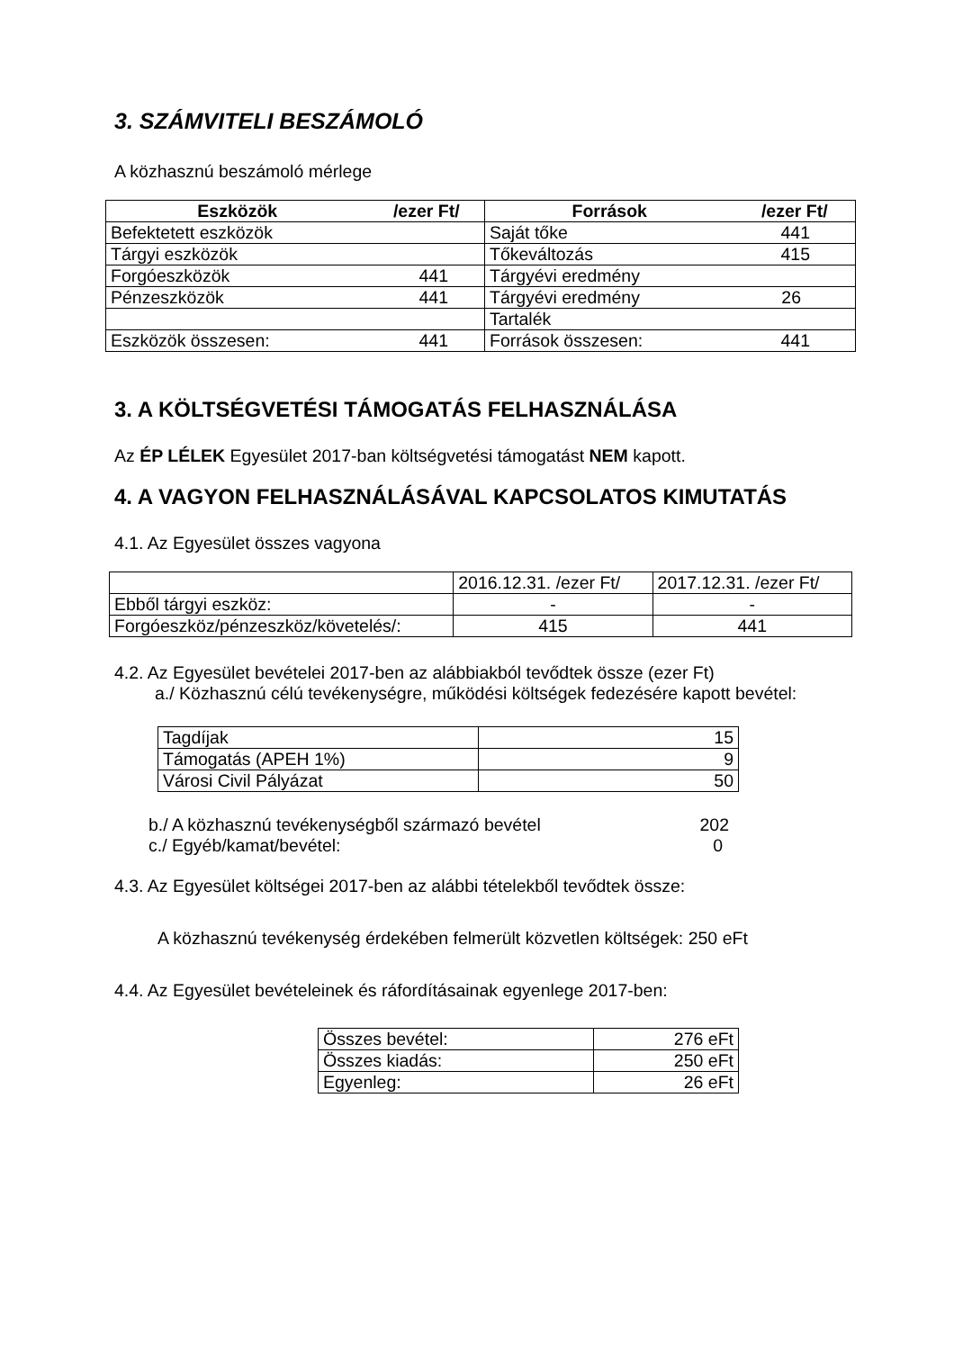3. SZÁMVITELI BESZÁMOLÓ
A közhasznú beszámoló mérlege
| Eszközök | /ezer Ft/ | Források | /ezer Ft/ |
| --- | --- | --- | --- |
| Befektetett eszközök | | Saját tőke | 441 |
| Tárgyi eszközök | | Tőkeváltozás | 415 |
| Forgóeszközök | 441 | Tárgyévi eredmény | |
| Pénzeszközök | 441 | Tárgyévi eredmény | 26 |
| | | Tartalék | |
| Eszközök összesen: | 441 | Források összesen: | 441 |
3. A KÖLTSÉGVETÉSI TÁMOGATÁS FELHASZNÁLÁSA
Az ÉP LÉLEK Egyesület 2017-ban költségvetési támogatást NEM kapott.
4. A VAGYON FELHASZNÁLÁSÁVAL KAPCSOLATOS KIMUTATÁS
4.1. Az Egyesület összes vagyona
| | 2016.12.31. /ezer Ft/ | 2017.12.31. /ezer Ft/ |
| Ebből tárgyi eszköz: | - | - |
| Forgóeszköz/pénzeszköz/követelés/: | 415 | 441 |
4.2. Az Egyesület bevételei 2017-ben az alábbiakból tevődtek össze (ezer Ft)
a./ Közhasznú célú tevékenységre, működési költségek fedezésére kapott bevétel:
| Tagdíjak | 15 |
| Támogatás (APEH 1%) | 9 |
| Városi Civil Pályázat | 50 |
| b./ A közhasznú tevékenységből származó bevétel | 202 |
| c./ Egyéb/kamat/bevétel: | 0 |
4.3. Az Egyesület költségei 2017-ben az alábbi tételekből tevődtek össze:
A közhasznú tevékenység érdekében felmerült közvetlen költségek: 250 eFt
4.4. Az Egyesület bevételeinek és ráfordításainak egyenlege 2017-ben:
| Összes bevétel: | 276 eFt |
| Összes kiadás: | 250 eFt |
| Egyenleg: | 26 eFt |